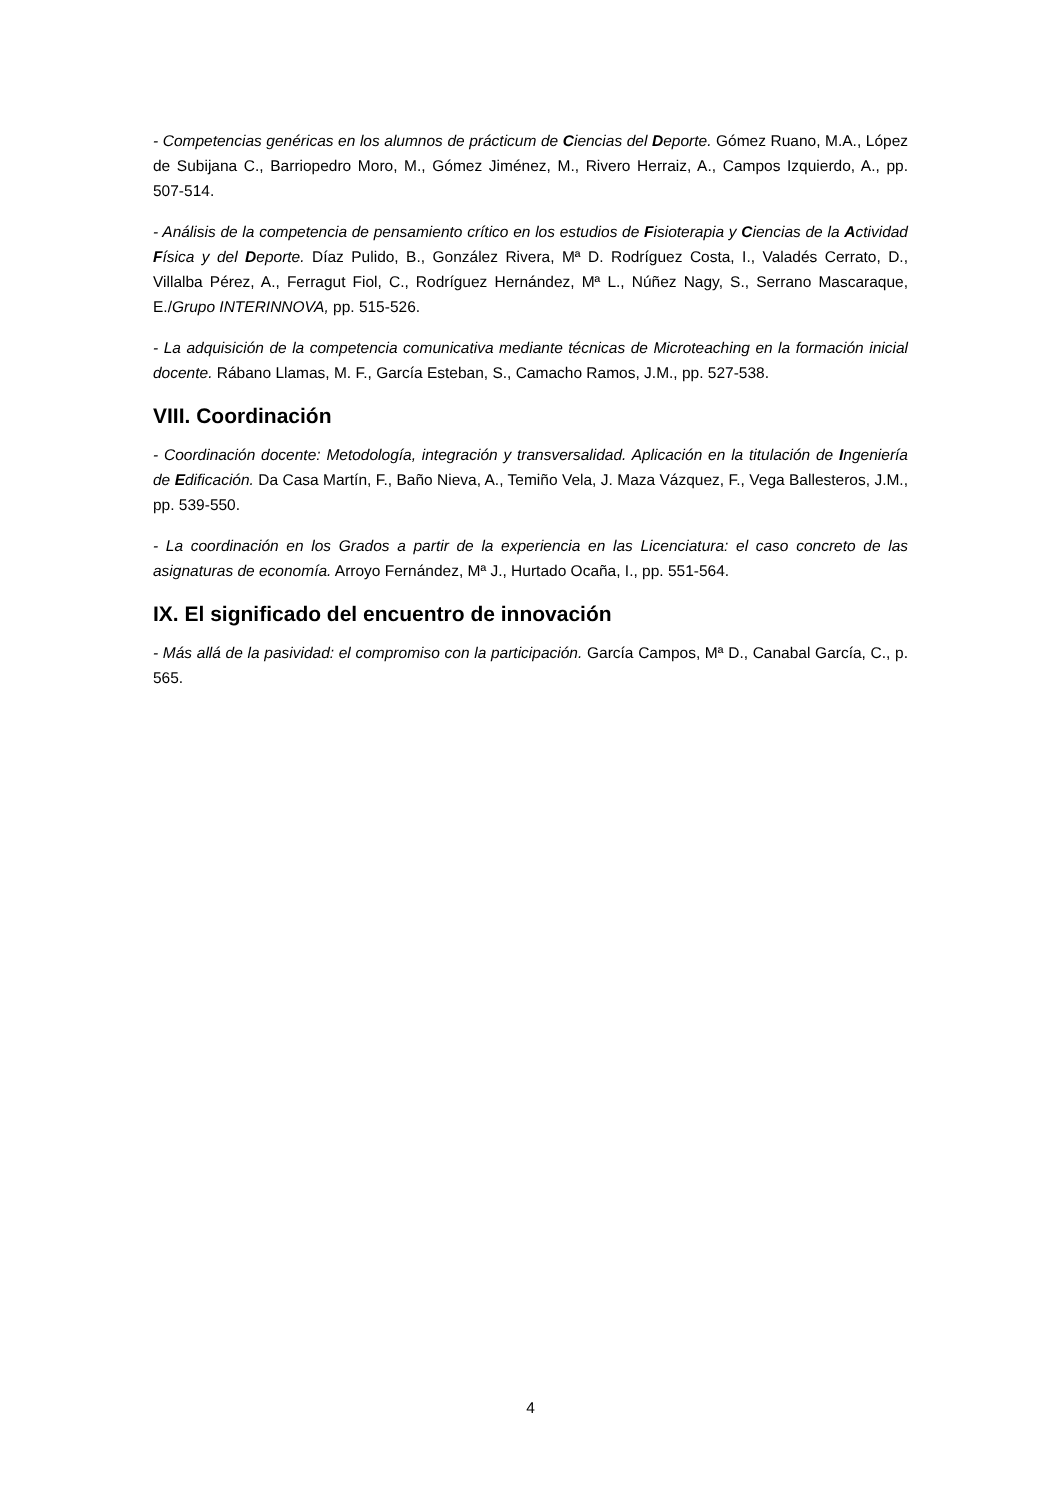- Competencias genéricas en los alumnos de prácticum de Ciencias del Deporte. Gómez Ruano, M.A., López de Subijana C., Barriopedro Moro, M., Gómez Jiménez, M., Rivero Herraiz, A., Campos Izquierdo, A., pp. 507-514.
- Análisis de la competencia de pensamiento crítico en los estudios de Fisioterapia y Ciencias de la Actividad Física y del Deporte. Díaz Pulido, B., González Rivera, Mª D. Rodríguez Costa, I., Valadés Cerrato, D., Villalba Pérez, A., Ferragut Fiol, C., Rodríguez Hernández, Mª L., Núñez Nagy, S., Serrano Mascaraque, E./Grupo INTERINNOVA, pp. 515-526.
- La adquisición de la competencia comunicativa mediante técnicas de Microteaching en la formación inicial docente. Rábano Llamas, M. F., García Esteban, S., Camacho Ramos, J.M., pp. 527-538.
VIII. Coordinación
- Coordinación docente: Metodología, integración y transversalidad. Aplicación en la titulación de Ingeniería de Edificación. Da Casa Martín, F., Baño Nieva, A., Temiño Vela, J. Maza Vázquez, F., Vega Ballesteros, J.M., pp. 539-550.
- La coordinación en los Grados a partir de la experiencia en las Licenciatura: el caso concreto de las asignaturas de economía. Arroyo Fernández, Mª J., Hurtado Ocaña, I., pp. 551-564.
IX. El significado del encuentro de innovación
- Más allá de la pasividad: el compromiso con la participación. García Campos, Mª D., Canabal García, C., p. 565.
4